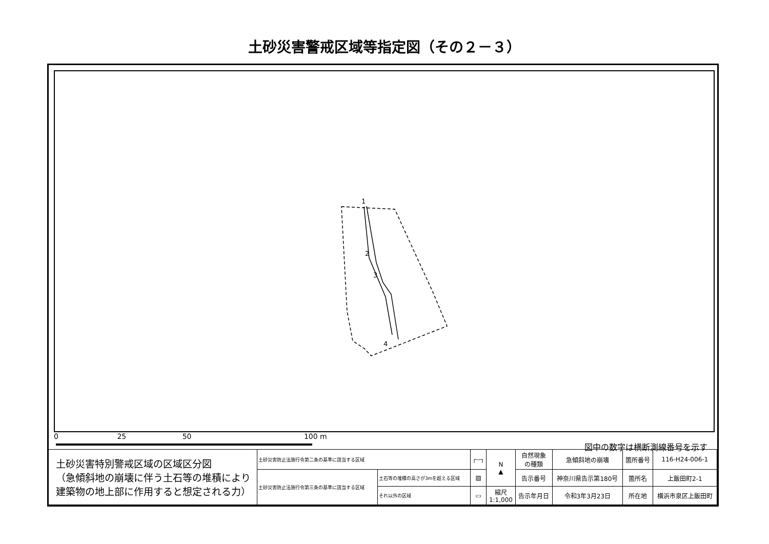土砂災害警戒区域等指定図（その２－３）
1
2
3
4
0 25 50 100 m
図中の数字は横断測線番号を示す
| 土砂災害特別警戒区域の区域区分図 （急傾斜地の崩壊に伴う土石等の堆積により 建築物の地上部に作用すると想定される力） | 土砂災害防止法施行令第二条の基準に該当する区域 | | ┌--┐ | N ▲ | 自然現象 の種類 | 急傾斜地の崩壊 | 箇所番号 | 116-H24-006-1 |
| | 土砂災害防止法施行令第三条の基準に該当する区域 | 土石等の堆積の高さが3mを超える区域 | ▨ | | 告示番号 | 神奈川県告示第180号 | 箇所名 | 上飯田町2-1 |
| | | それ以外の区域 | ▭ | 縮尺 1:1,000 | 告示年月日 | 令和3年3月23日 | 所在地 | 横浜市泉区上飯田町 |